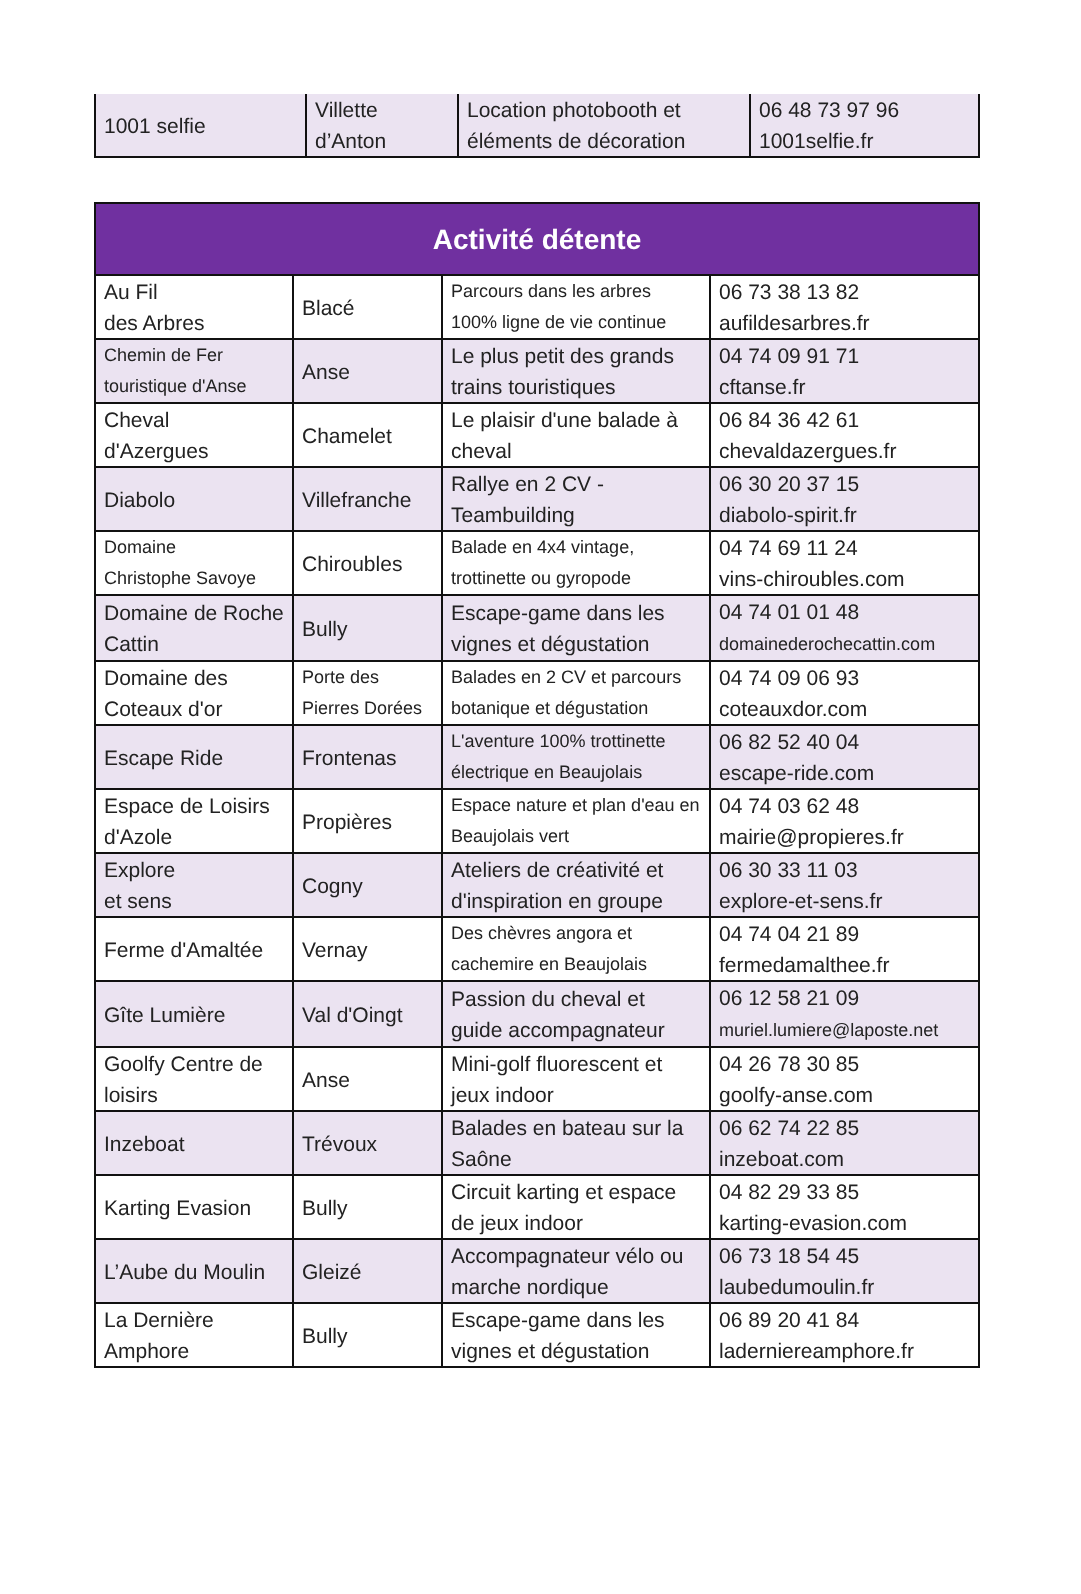| 1001 selfie | Villette d’Anton | Location photobooth et éléments de décoration | 06 48 73 97 96 1001selfie.fr |
| Activité détente | | | |
| --- | --- | --- | --- |
| Au Fil des Arbres | Blacé | Parcours dans les arbres 100% ligne de vie continue | 06 73 38 13 82 aufildesarbres.fr |
| Chemin de Fer touristique d'Anse | Anse | Le plus petit des grands trains touristiques | 04 74 09 91 71 cftanse.fr |
| Cheval d'Azergues | Chamelet | Le plaisir d'une balade à cheval | 06 84 36 42 61 chevaldazergues.fr |
| Diabolo | Villefranche | Rallye en 2 CV - Teambuilding | 06 30 20 37 15 diabolo-spirit.fr |
| Domaine Christophe Savoye | Chiroubles | Balade en 4x4 vintage, trottinette ou gyropode | 04 74 69 11 24 vins-chiroubles.com |
| Domaine de Roche Cattin | Bully | Escape-game dans les vignes et dégustation | 04 74 01 01 48 domainederochecattin.com |
| Domaine des Coteaux d'or | Porte des Pierres Dorées | Balades en 2 CV et parcours botanique et dégustation | 04 74 09 06 93 coteauxdor.com |
| Escape Ride | Frontenas | L'aventure 100% trottinette électrique en Beaujolais | 06 82 52 40 04 escape-ride.com |
| Espace de Loisirs d'Azole | Propières | Espace nature et plan d'eau en Beaujolais vert | 04 74 03 62 48 mairie@propieres.fr |
| Explore et sens | Cogny | Ateliers de créativité et d'inspiration en groupe | 06 30 33 11 03 explore-et-sens.fr |
| Ferme d'Amaltée | Vernay | Des chèvres angora et cachemire en Beaujolais | 04 74 04 21 89 fermedamalthee.fr |
| Gîte Lumière | Val d'Oingt | Passion du cheval et guide accompagnateur | 06 12 58 21 09 muriel.lumiere@laposte.net |
| Goolfy Centre de loisirs | Anse | Mini-golf fluorescent et jeux indoor | 04 26 78 30 85 goolfy-anse.com |
| Inzeboat | Trévoux | Balades en bateau sur la Saône | 06 62 74 22 85 inzeboat.com |
| Karting Evasion | Bully | Circuit karting et espace de jeux indoor | 04 82 29 33 85 karting-evasion.com |
| L’Aube du Moulin | Gleizé | Accompagnateur vélo ou marche nordique | 06 73 18 54 45 laubedumoulin.fr |
| La Dernière Amphore | Bully | Escape-game dans les vignes et dégustation | 06 89 20 41 84 laderniereamphore.fr |